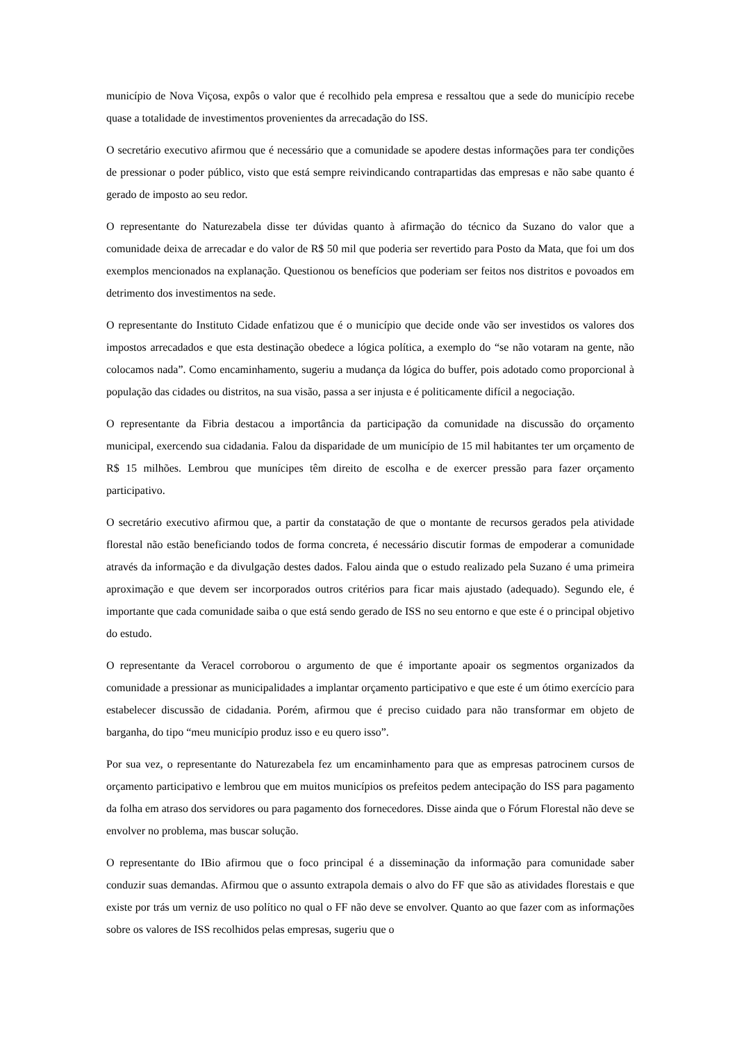município de Nova Viçosa, expôs o valor que é recolhido pela empresa e ressaltou que a sede do município recebe quase a totalidade de investimentos provenientes da arrecadação do ISS.
O secretário executivo afirmou que é necessário que a comunidade se apodere destas informações para ter condições de pressionar o poder público, visto que está sempre reivindicando contrapartidas das empresas e não sabe quanto é gerado de imposto ao seu redor.
O representante do Naturezabela disse ter dúvidas quanto à afirmação do técnico da Suzano do valor que a comunidade deixa de arrecadar e do valor de R$ 50 mil que poderia ser revertido para Posto da Mata, que foi um dos exemplos mencionados na explanação. Questionou os benefícios que poderiam ser feitos nos distritos e povoados em detrimento dos investimentos na sede.
O representante do Instituto Cidade enfatizou que é o município que decide onde vão ser investidos os valores dos impostos arrecadados e que esta destinação obedece a lógica política, a exemplo do “se não votaram na gente, não colocamos nada”. Como encaminhamento, sugeriu a mudança da lógica do buffer, pois adotado como proporcional à população das cidades ou distritos, na sua visão, passa a ser injusta e é politicamente difícil a negociação.
O representante da Fibria destacou a importância da participação da comunidade na discussão do orçamento municipal, exercendo sua cidadania. Falou da disparidade de um município de 15 mil habitantes ter um orçamento de R$ 15 milhões. Lembrou que munícipes têm direito de escolha e de exercer pressão para fazer orçamento participativo.
O secretário executivo afirmou que, a partir da constatação de que o montante de recursos gerados pela atividade florestal não estão beneficiando todos de forma concreta, é necessário discutir formas de empoderar a comunidade através da informação e da divulgação destes dados. Falou ainda que o estudo realizado pela Suzano é uma primeira aproximação e que devem ser incorporados outros critérios para ficar mais ajustado (adequado). Segundo ele, é importante que cada comunidade saiba o que está sendo gerado de ISS no seu entorno e que este é o principal objetivo do estudo.
O representante da Veracel corroborou o argumento de que é importante apoair os segmentos organizados da comunidade a pressionar as municipalidades a implantar orçamento participativo e que este é um ótimo exercício para estabelecer discussão de cidadania. Porém, afirmou que é preciso cuidado para não transformar em objeto de barganha, do tipo “meu município produz isso e eu quero isso”.
Por sua vez, o representante do Naturezabela fez um encaminhamento para que as empresas patrocinem cursos de orçamento participativo e lembrou que em muitos municípios os prefeitos pedem antecipação do ISS para pagamento da folha em atraso dos servidores ou para pagamento dos fornecedores. Disse ainda que o Fórum Florestal não deve se envolver no problema, mas buscar solução.
O representante do IBio afirmou que o foco principal é a disseminação da informação para comunidade saber conduzir suas demandas. Afirmou que o assunto extrapola demais o alvo do FF que são as atividades florestais e que existe por trás um verniz de uso político no qual o FF não deve se envolver. Quanto ao que fazer com as informações sobre os valores de ISS recolhidos pelas empresas, sugeriu que o